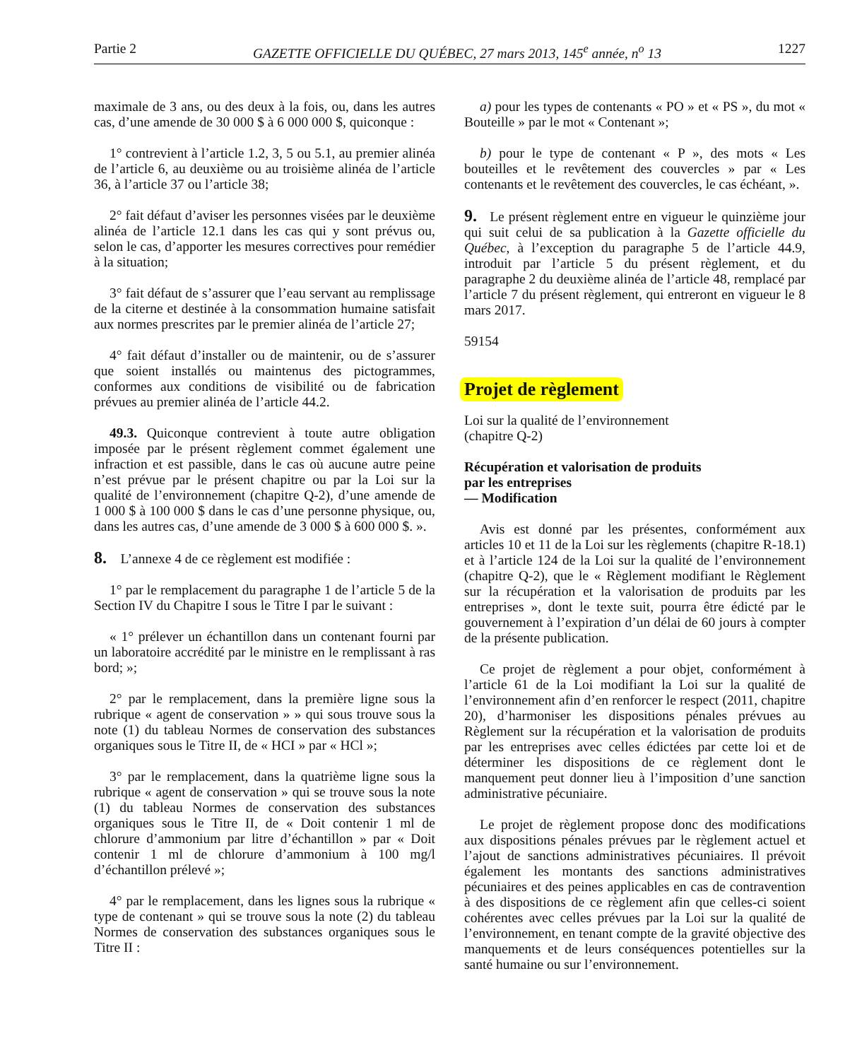Partie 2 GAZETTE OFFICIELLE DU QUÉBEC, 27 mars 2013, 145<sup>e</sup> année, n<sup>o</sup> 13 1227
maximale de 3 ans, ou des deux à la fois, ou, dans les autres cas, d’une amende de 30 000 $ à 6 000 000 $, quiconque :
1° contrevient à l’article 1.2, 3, 5 ou 5.1, au premier alinéa de l’article 6, au deuxième ou au troisième alinéa de l’article 36, à l’article 37 ou l’article 38;
2° fait défaut d’aviser les personnes visées par le deuxième alinéa de l’article 12.1 dans les cas qui y sont prévus ou, selon le cas, d’apporter les mesures correctives pour remédier à la situation;
3° fait défaut de s’assurer que l’eau servant au remplissage de la citerne et destinée à la consommation humaine satisfait aux normes prescrites par le premier alinéa de l’article 27;
4° fait défaut d’installer ou de maintenir, ou de s’assurer que soient installés ou maintenus des pictogrammes, conformes aux conditions de visibilité ou de fabrication prévues au premier alinéa de l’article 44.2.
49.3. Quiconque contrevient à toute autre obligation imposée par le présent règlement commet également une infraction et est passible, dans le cas où aucune autre peine n’est prévue par le présent chapitre ou par la Loi sur la qualité de l’environnement (chapitre Q-2), d’une amende de 1 000 $ à 100 000 $ dans le cas d’une personne physique, ou, dans les autres cas, d’une amende de 3 000 $ à 600 000 $. ».
8. L’annexe 4 de ce règlement est modifiée :
1° par le remplacement du paragraphe 1 de l’article 5 de la Section IV du Chapitre I sous le Titre I par le suivant :
« 1° prélever un échantillon dans un contenant fourni par un laboratoire accrédité par le ministre en le remplissant à ras bord; »;
2° par le remplacement, dans la première ligne sous la rubrique « agent de conservation » » qui sous trouve sous la note (1) du tableau Normes de conservation des substances organiques sous le Titre II, de « HCI » par « HCl »;
3° par le remplacement, dans la quatrième ligne sous la rubrique « agent de conservation » qui se trouve sous la note (1) du tableau Normes de conservation des substances organiques sous le Titre II, de « Doit contenir 1 ml de chlorure d’ammonium par litre d’échantillon » par « Doit contenir 1 ml de chlorure d’ammonium à 100 mg/l d’échantillon prélevé »;
4° par le remplacement, dans les lignes sous la rubrique « type de contenant » qui se trouve sous la note (2) du tableau Normes de conservation des substances organiques sous le Titre II :
a) pour les types de contenants « PO » et « PS », du mot « Bouteille » par le mot « Contenant »;
b) pour le type de contenant « P », des mots « Les bouteilles et le revêtement des couvercles » par « Les contenants et le revêtement des couvercles, le cas échéant, ».
9. Le présent règlement entre en vigueur le quinzième jour qui suit celui de sa publication à la Gazette officielle du Québec, à l’exception du paragraphe 5 de l’article 44.9, introduit par l’article 5 du présent règlement, et du paragraphe 2 du deuxième alinéa de l’article 48, remplacé par l’article 7 du présent règlement, qui entreront en vigueur le 8 mars 2017.
59154
Projet de règlement
Loi sur la qualité de l’environnement
(chapitre Q-2)
Récupération et valorisation de produits
par les entreprises
— Modification
Avis est donné par les présentes, conformément aux articles 10 et 11 de la Loi sur les règlements (chapitre R-18.1) et à l’article 124 de la Loi sur la qualité de l’environnement (chapitre Q-2), que le « Règlement modifiant le Règlement sur la récupération et la valorisation de produits par les entreprises », dont le texte suit, pourra être édicté par le gouvernement à l’expiration d’un délai de 60 jours à compter de la présente publication.
Ce projet de règlement a pour objet, conformément à l’article 61 de la Loi modifiant la Loi sur la qualité de l’environnement afin d’en renforcer le respect (2011, chapitre 20), d’harmoniser les dispositions pénales prévues au Règlement sur la récupération et la valorisation de produits par les entreprises avec celles édictées par cette loi et de déterminer les dispositions de ce règlement dont le manquement peut donner lieu à l’imposition d’une sanction administrative pécuniaire.
Le projet de règlement propose donc des modifications aux dispositions pénales prévues par le règlement actuel et l’ajout de sanctions administratives pécuniaires. Il prévoit également les montants des sanctions administratives pécuniaires et des peines applicables en cas de contravention à des dispositions de ce règlement afin que celles-ci soient cohérentes avec celles prévues par la Loi sur la qualité de l’environnement, en tenant compte de la gravité objective des manquements et de leurs conséquences potentielles sur la santé humaine ou sur l’environnement.